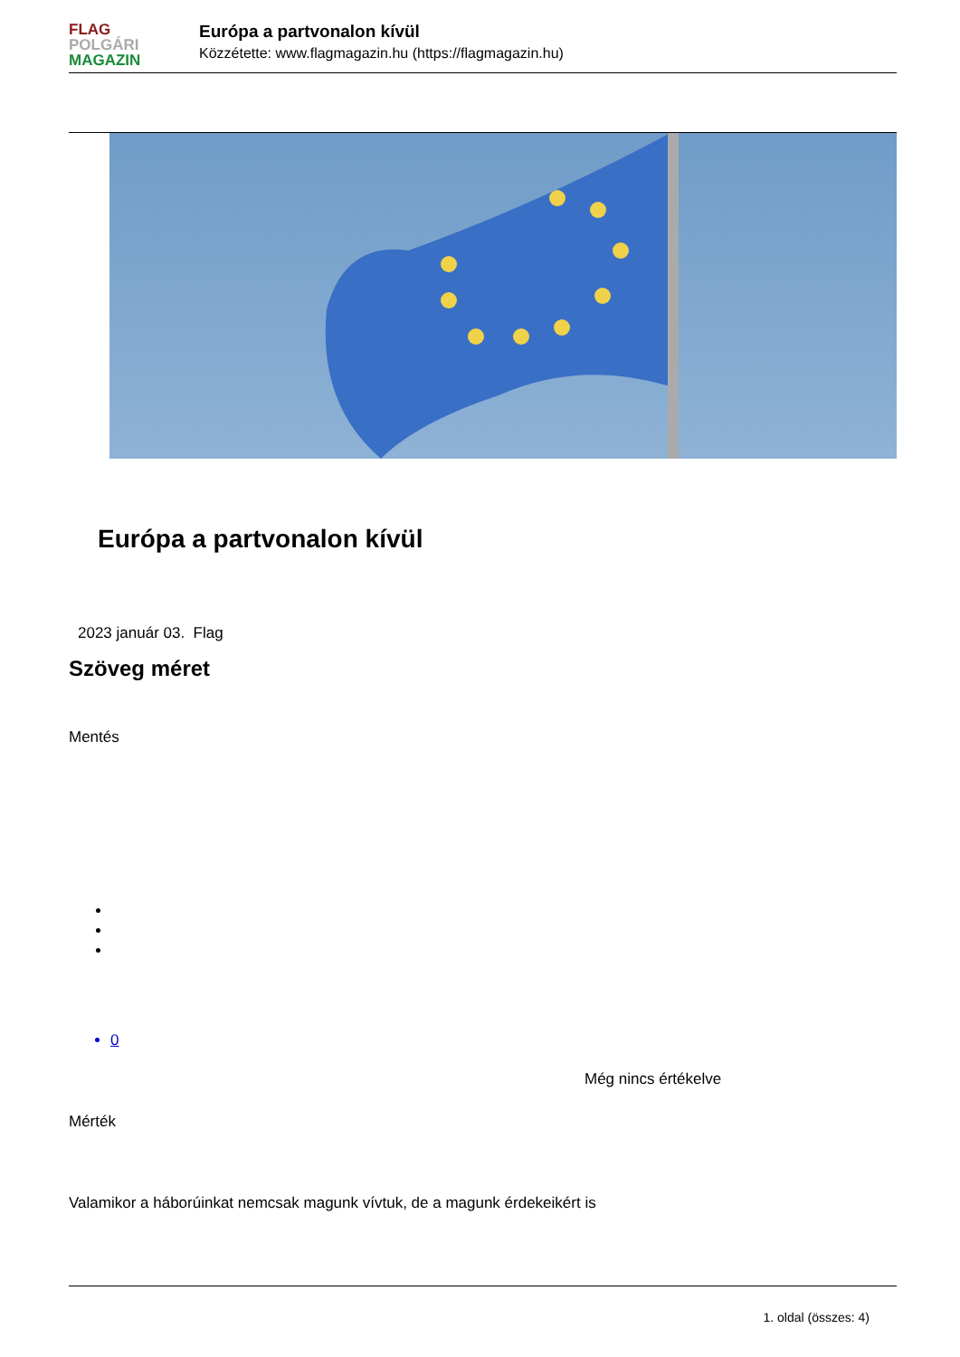FLAG
POLGÁRI
MAGAZIN
Európa a partvonalon kívül
Közzétette: www.flagmagazin.hu (https://flagmagazin.hu)
Európa a partvonalon kívül
2023 január 03. Flag
Szöveg méret
Mentés
0
Még nincs értékelve
Mérték
Valamikor a háborúinkat nemcsak magunk vívtuk, de a magunk érdekeikért is
1. oldal (összes: 4)